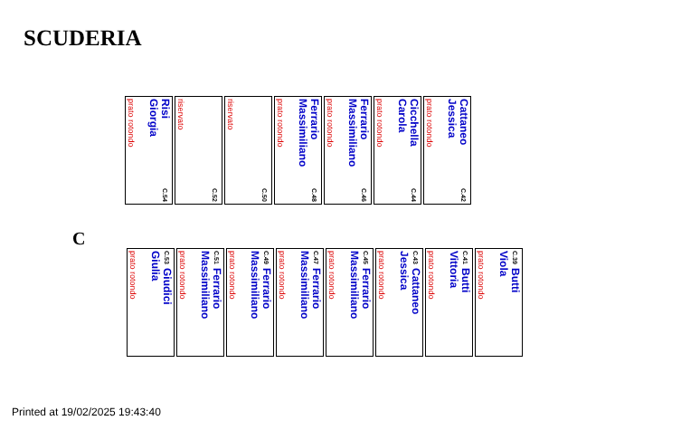SCUDERIA
Risi C.54
Giorgia
prato rotondo
C.52
riservato
C.50
riservato
Ferrario C.48
Massimiliano
prato rotondo
Ferrario C.46
Massimiliano
prato rotondo
Cicchella C.44
Carola
prato rotondo
Cattaneo C.42
Jessica
prato rotondo
C
C.53 Giudici
Giulia
prato rotondo
C.51 Ferrario
Massimiliano
prato rotondo
C.49 Ferrario
Massimiliano
prato rotondo
C.47 Ferrario
Massimiliano
prato rotondo
C.45 Ferrario
Massimiliano
prato rotondo
C.43 Cattaneo
Jessica
prato rotondo
C.41 Butti
Vittoria
prato rotondo
C.39 Butti
Viola
prato rotondo
Printed at 19/02/2025 19:43:40